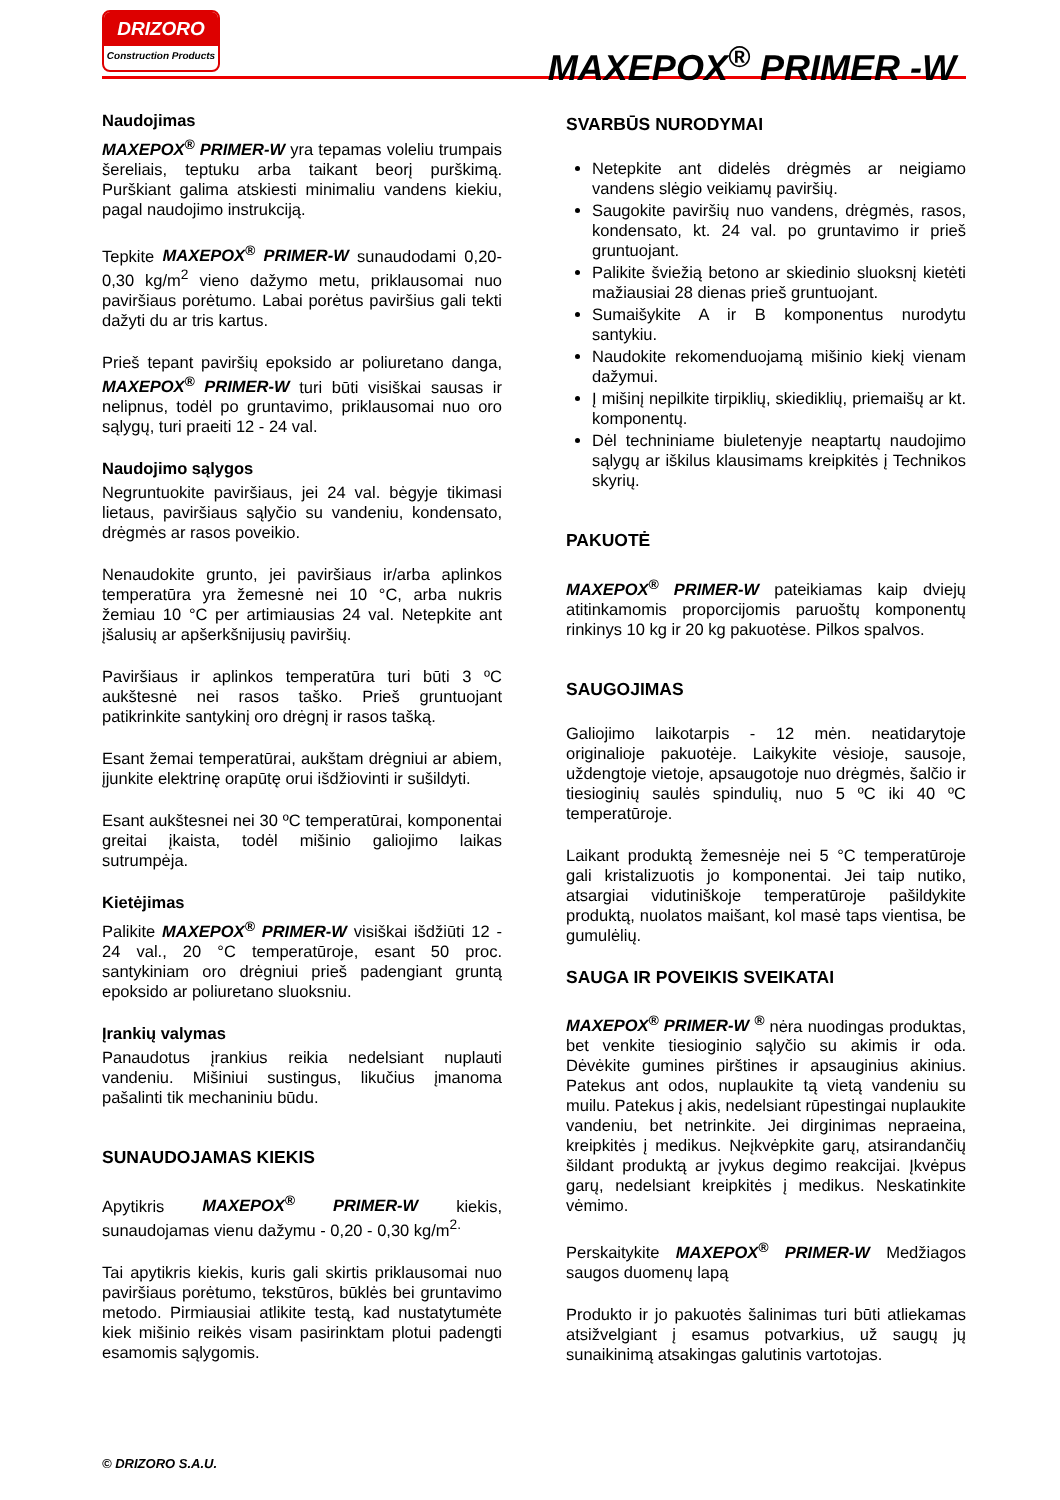DRIZORO
Construction Products
MAXEPOX<sup>®</sup> PRIMER -W
Naudojimas
MAXEPOX<sup>®</sup> PRIMER-W yra tepamas voleliu trumpais šereliais, teptuku arba taikant beorį purškimą. Purškiant galima atskiesti minimaliu vandens kiekiu, pagal naudojimo instrukciją.
Tepkite MAXEPOX<sup>®</sup> PRIMER-W sunaudodami 0,20-0,30 kg/m<sup>2</sup> vieno dažymo metu, priklausomai nuo paviršiaus porėtumo. Labai porėtus paviršius gali tekti dažyti du ar tris kartus.
Prieš tepant paviršių epoksido ar poliuretano danga, MAXEPOX<sup>®</sup> PRIMER-W turi būti visiškai sausas ir nelipnus, todėl po gruntavimo, priklausomai nuo oro sąlygų, turi praeiti 12 - 24 val.
Naudojimo sąlygos
Negruntuokite paviršiaus, jei 24 val. bėgyje tikimasi lietaus, paviršiaus sąlyčio su vandeniu, kondensato, drėgmės ar rasos poveikio.
Nenaudokite grunto, jei paviršiaus ir/arba aplinkos temperatūra yra žemesnė nei 10 °C, arba nukris žemiau 10 °C per artimiausias 24 val. Netepkite ant įšalusių ar apšerkšnijusių paviršių.
Paviršiaus ir aplinkos temperatūra turi būti 3 ºC aukštesnė nei rasos taško. Prieš gruntuojant patikrinkite santykinį oro drėgnį ir rasos tašką.
Esant žemai temperatūrai, aukštam drėgniui ar abiem, įjunkite elektrinę orapūtę orui išdžiovinti ir sušildyti.
Esant aukštesnei nei 30 ºC temperatūrai, komponentai greitai įkaista, todėl mišinio galiojimo laikas sutrumpėja.
Kietėjimas
Palikite MAXEPOX<sup>®</sup> PRIMER-W visiškai išdžiūti 12 - 24 val., 20 °C temperatūroje, esant 50 proc. santykiniam oro drėgniui prieš padengiant gruntą epoksido ar poliuretano sluoksniu.
Įrankių valymas
Panaudotus įrankius reikia nedelsiant nuplauti vandeniu. Mišiniui sustingus, likučius įmanoma pašalinti tik mechaniniu būdu.
SUNAUDOJAMAS KIEKIS
Apytikris MAXEPOX<sup>®</sup> PRIMER-W kiekis, sunaudojamas vienu dažymu - 0,20 - 0,30 kg/m<sup>2.</sup>
Tai apytikris kiekis, kuris gali skirtis priklausomai nuo paviršiaus porėtumo, tekstūros, būklės bei gruntavimo metodo. Pirmiausiai atlikite testą, kad nustatytumėte kiek mišinio reikės visam pasirinktam plotui padengti esamomis sąlygomis.
SVARBŪS NURODYMAI
Netepkite ant didelės drėgmės ar neigiamo vandens slėgio veikiamų paviršių.
Saugokite paviršių nuo vandens, drėgmės, rasos, kondensato, kt. 24 val. po gruntavimo ir prieš gruntuojant.
Palikite šviežią betono ar skiedinio sluoksnį kietėti mažiausiai 28 dienas prieš gruntuojant.
Sumaišykite A ir B komponentus nurodytu santykiu.
Naudokite rekomenduojamą mišinio kiekį vienam dažymui.
Į mišinį nepilkite tirpiklių, skiediklių, priemaišų ar kt. komponentų.
Dėl techniniame biuletenyje neaptartų naudojimo sąlygų ar iškilus klausimams kreipkitės į Technikos skyrių.
PAKUOTĖ
MAXEPOX<sup>®</sup> PRIMER-W pateikiamas kaip dviejų atitinkamomis proporcijomis paruoštų komponentų rinkinys 10 kg ir 20 kg pakuotėse. Pilkos spalvos.
SAUGOJIMAS
Galiojimo laikotarpis - 12 mėn. neatidarytoje originalioje pakuotėje. Laikykite vėsioje, sausoje, uždengtoje vietoje, apsaugotoje nuo drėgmės, šalčio ir tiesioginių saulės spindulių, nuo 5 ºC iki 40 ºC temperatūroje.
Laikant produktą žemesnėje nei 5 °C temperatūroje gali kristalizuotis jo komponentai. Jei taip nutiko, atsargiai vidutiniškoje temperatūroje pašildykite produktą, nuolatos maišant, kol masė taps vientisa, be gumulėlių.
SAUGA IR POVEIKIS SVEIKATAI
MAXEPOX<sup>®</sup> PRIMER-W <sup>®</sup> nėra nuodingas produktas, bet venkite tiesioginio sąlyčio su akimis ir oda. Dėvėkite gumines pirštines ir apsauginius akinius. Patekus ant odos, nuplaukite tą vietą vandeniu su muilu. Patekus į akis, nedelsiant rūpestingai nuplaukite vandeniu, bet netrinkite. Jei dirginimas nepraeina, kreipkitės į medikus. Neįkvėpkite garų, atsirandančių šildant produktą ar įvykus degimo reakcijai. Įkvėpus garų, nedelsiant kreipkitės į medikus. Neskatinkite vėmimo.
Perskaitykite MAXEPOX<sup>®</sup> PRIMER-W Medžiagos saugos duomenų lapą
Produkto ir jo pakuotės šalinimas turi būti atliekamas atsižvelgiant į esamus potvarkius, už saugų jų sunaikinimą atsakingas galutinis vartotojas.
© DRIZORO S.A.U.